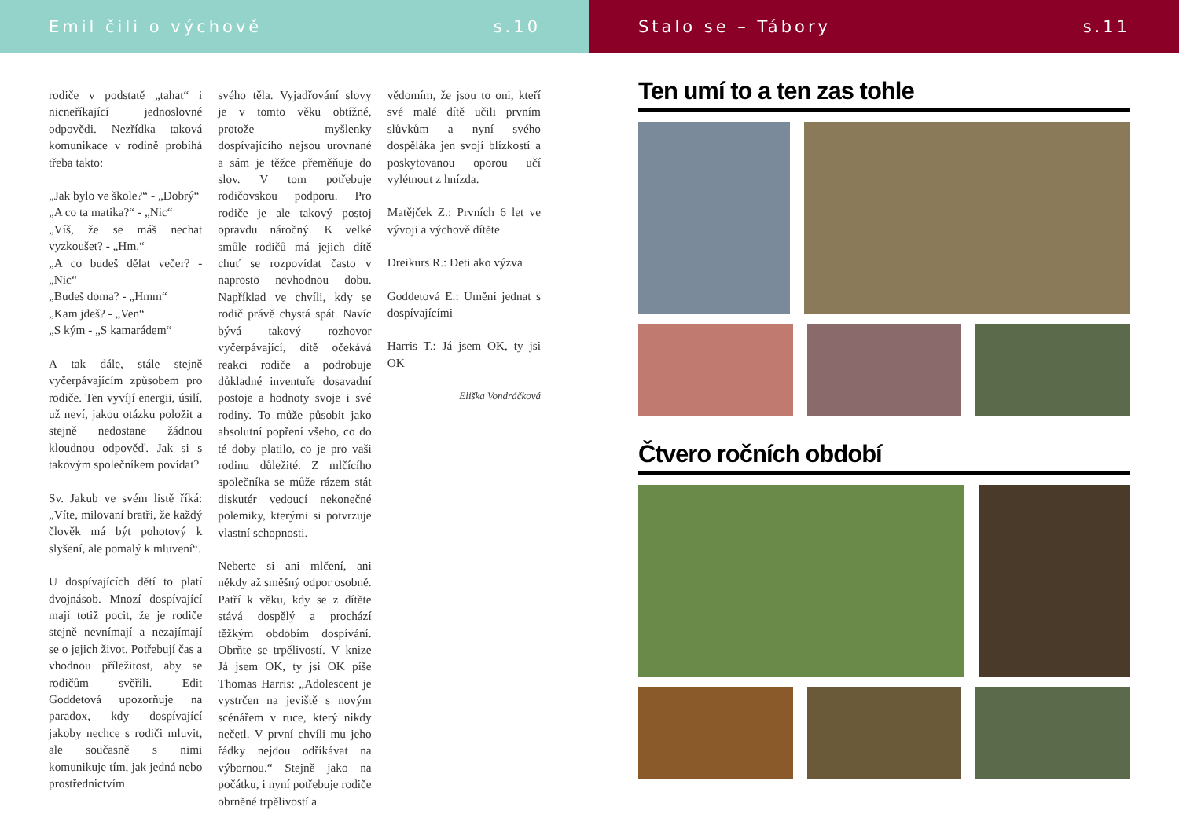Emil čili o výchově s.10
rodiče v podstatě „tahat“ i nicneříkající jednoslovné odpovědi. Nezřídka taková komunikace v rodině probíhá třeba takto:
„Jak bylo ve škole?“ - „Dobrý“
„A co ta matika?“ - „Nic“
„Víš, že se máš nechat vyzkoušet? - „Hm.“
„A co budeš dělat večer? - „Nic“
„Budeš doma? - „Hmm“
„Kam jdeš? - „Ven“
„S kým - „S kamarádem“
A tak dále, stále stejně vyčerpávajícím způsobem pro rodiče. Ten vyvíjí energii, úsilí, už neví, jakou otázku položit a stejně nedostane žádnou kloudnou odpověď. Jak si s takovým společníkem povídat?
Sv. Jakub ve svém listě říká: „Víte, milovaní bratři, že každý člověk má být pohotový k slyšení, ale pomalý k mluvení“.
U dospívajících dětí to platí dvojnásob. Mnozí dospívající mají totiž pocit, že je rodiče stejně nevnímají a nezajímají se o jejich život. Potřebují čas a vhodnou příležitost, aby se rodičům svěřili. Edit Goddetová upozorňuje na paradox, kdy dospívající jakoby nechce s rodiči mluvit, ale současně s nimi komunikuje tím, jak jedná nebo prostřednictvím
svého těla. Vyjadřování slovy je v tomto věku obtížné, protože myšlenky dospívajícího nejsou urovnané a sám je těžce přeměňuje do slov. V tom potřebuje rodičovskou podporu. Pro rodiče je ale takový postoj opravdu náročný. K velké smůle rodičů má jejich dítě chuť se rozpovídat často v naprosto nevhodnou dobu. Například ve chvíli, kdy se rodič právě chystá spát. Navíc bývá takový rozhovor vyčerpávající, dítě očekává reakci rodiče a podrobuje důkladné inventuře dosavadní postoje a hodnoty svoje i své rodiny. To může působit jako absolutní popření všeho, co do té doby platilo, co je pro vaši rodinu důležité. Z mlčícího společníka se může rázem stát diskutér vedoucí nekonečné polemiky, kterými si potvrzuje vlastní schopnosti.
Neberte si ani mlčení, ani někdy až směšný odpor osobně. Patří k věku, kdy se z dítěte stává dospělý a prochází těžkým obdobím dospívání. Obrňte se trpělivostí. V knize Já jsem OK, ty jsi OK píše Thomas Harris: „Adolescent je vystrčen na jeviště s novým scénářem v ruce, který nikdy nečetl. V první chvíli mu jeho řádky nejdou odříkávat na výbornou.“ Stejně jako na počátku, i nyní potřebuje rodiče obrněné trpělivostí a
vědomím, že jsou to oni, kteří své malé dítě učili prvním slůvkům a nyní svého dospěláka jen svojí blízkostí a poskytovanou oporou učí vylétnout z hnízda.
Matějček Z.: Prvních 6 let ve vývoji a výchově dítěte
Dreikurs R.: Deti ako výzva
Goddetová E.: Umění jednat s dospívajícími
Harris T.: Já jsem OK, ty jsi OK
Eliška Vondráčková
Stalo se – Tábory s.11
Ten umí to a ten zas tohle
Čtvero ročních období